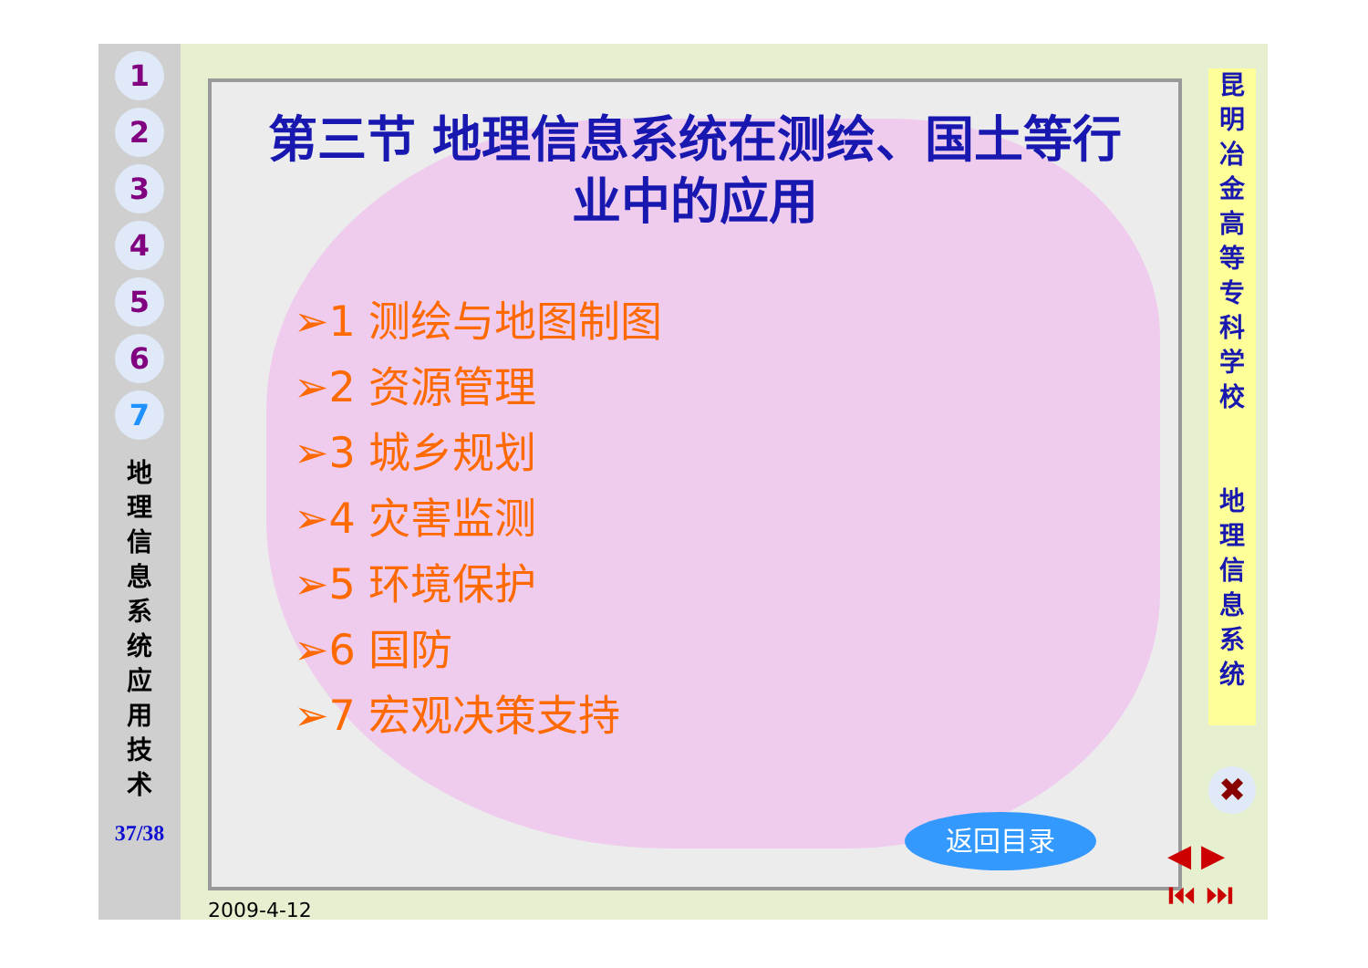1
2
3
4
5
6
7
地 理 信 息 系 统 应 用 技 术
37/38
第三节 地理信息系统在测绘、国土等行业中的应用
➢1 测绘与地图制图
➢2 资源管理
➢3 城乡规划
➢4 灾害监测
➢5 环境保护
➢6 国防
➢7 宏观决策支持
返回目录
昆 明 冶 金 高 等 专 科 学 校
地 理 信 息 系 统
✖
◀ ▶
⏮ ⏭
2009-4-12